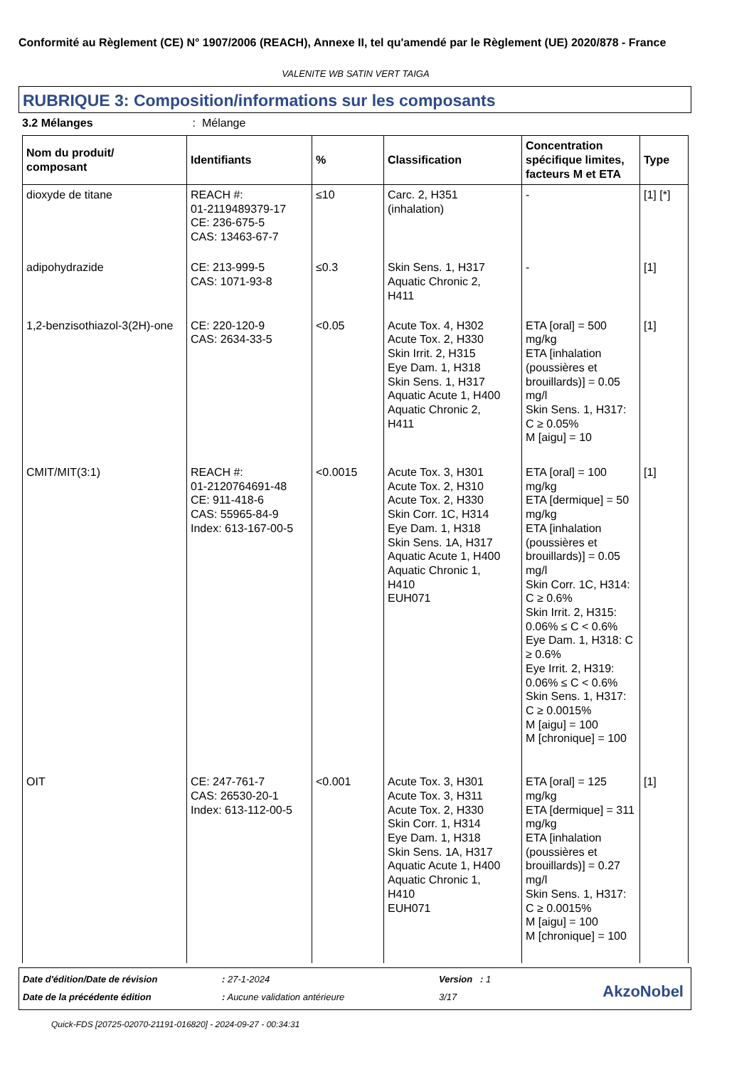Conformité au Règlement (CE) N° 1907/2006 (REACH), Annexe II, tel qu'amendé par le Règlement (UE) 2020/878 - France
VALENITE WB SATIN VERT TAIGA
RUBRIQUE 3: Composition/informations sur les composants
3.2 Mélanges: Mélange
| Nom du produit/ composant | Identifiants | % | Classification | Concentration spécifique limites, facteurs M et ETA | Type |
| --- | --- | --- | --- | --- | --- |
| dioxyde de titane | REACH #: 01-2119489379-17 CE: 236-675-5 CAS: 13463-67-7 | ≤10 | Carc. 2, H351 (inhalation) | - | [1] [*] |
| adipohydrazide | CE: 213-999-5 CAS: 1071-93-8 | ≤0.3 | Skin Sens. 1, H317 Aquatic Chronic 2, H411 | - | [1] |
| 1,2-benzisothiazol-3(2H)-one | CE: 220-120-9 CAS: 2634-33-5 | <0.05 | Acute Tox. 4, H302 Acute Tox. 2, H330 Skin Irrit. 2, H315 Eye Dam. 1, H318 Skin Sens. 1, H317 Aquatic Acute 1, H400 Aquatic Chronic 2, H411 | ETA [oral] = 500 mg/kg ETA [inhalation (poussières et brouillards)] = 0.05 mg/l Skin Sens. 1, H317: C ≥ 0.05% M [aigu] = 10 | [1] |
| CMIT/MIT(3:1) | REACH #: 01-2120764691-48 CE: 911-418-6 CAS: 55965-84-9 Index: 613-167-00-5 | <0.0015 | Acute Tox. 3, H301 Acute Tox. 2, H310 Acute Tox. 2, H330 Skin Corr. 1C, H314 Eye Dam. 1, H318 Skin Sens. 1A, H317 Aquatic Acute 1, H400 Aquatic Chronic 1, H410 EUH071 | ETA [oral] = 100 mg/kg ETA [dermique] = 50 mg/kg ETA [inhalation (poussières et brouillards)] = 0.05 mg/l Skin Corr. 1C, H314: C ≥ 0.6% Skin Irrit. 2, H315: 0.06% ≤ C < 0.6% Eye Dam. 1, H318: C ≥ 0.6% Eye Irrit. 2, H319: 0.06% ≤ C < 0.6% Skin Sens. 1, H317: C ≥ 0.0015% M [aigu] = 100 M [chronique] = 100 | [1] |
| OIT | CE: 247-761-7 CAS: 26530-20-1 Index: 613-112-00-5 | <0.001 | Acute Tox. 3, H301 Acute Tox. 3, H311 Acute Tox. 2, H330 Skin Corr. 1, H314 Eye Dam. 1, H318 Skin Sens. 1A, H317 Aquatic Acute 1, H400 Aquatic Chronic 1, H410 EUH071 | ETA [oral] = 125 mg/kg ETA [dermique] = 311 mg/kg ETA [inhalation (poussières et brouillards)] = 0.27 mg/l Skin Sens. 1, H317: C ≥ 0.0015% M [aigu] = 100 M [chronique] = 100 | [1] |
Date d'édition/Date de révision
: 27-1-2024 Version : 1
Date de la précédente édition : Aucune validation antérieure 3/17 AkzoNobel
Quick-FDS [20725-02070-21191-016820] - 2024-09-27 - 00:34:31